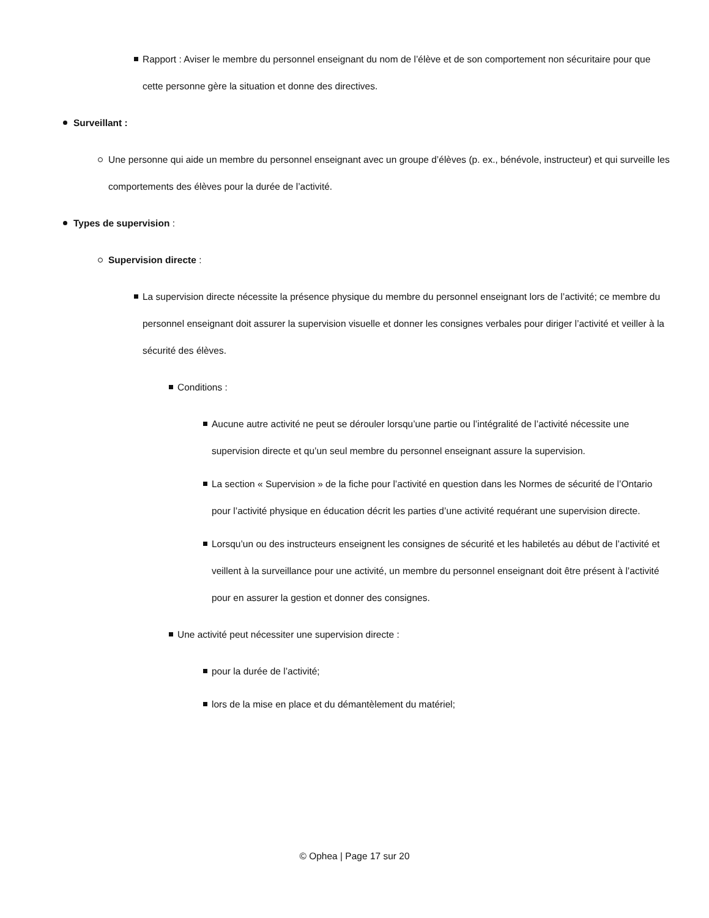Rapport : Aviser le membre du personnel enseignant du nom de l’élève et de son comportement non sécuritaire pour que cette personne gère la situation et donne des directives.
Surveillant :
Une personne qui aide un membre du personnel enseignant avec un groupe d’élèves (p. ex., bénévole, instructeur) et qui surveille les comportements des élèves pour la durée de l’activité.
Types de supervision :
Supervision directe :
La supervision directe nécessite la présence physique du membre du personnel enseignant lors de l’activité; ce membre du personnel enseignant doit assurer la supervision visuelle et donner les consignes verbales pour diriger l’activité et veiller à la sécurité des élèves.
Conditions :
Aucune autre activité ne peut se dérouler lorsqu’une partie ou l’intégralité de l’activité nécessite une supervision directe et qu’un seul membre du personnel enseignant assure la supervision.
La section « Supervision » de la fiche pour l’activité en question dans les Normes de sécurité de l’Ontario pour l’activité physique en éducation décrit les parties d’une activité requérant une supervision directe.
Lorsqu’un ou des instructeurs enseignent les consignes de sécurité et les habiletés au début de l’activité et veillent à la surveillance pour une activité, un membre du personnel enseignant doit être présent à l’activité pour en assurer la gestion et donner des consignes.
Une activité peut nécessiter une supervision directe :
pour la durée de l’activité;
lors de la mise en place et du démantèlement du matériel;
© Ophea | Page 17 sur 20